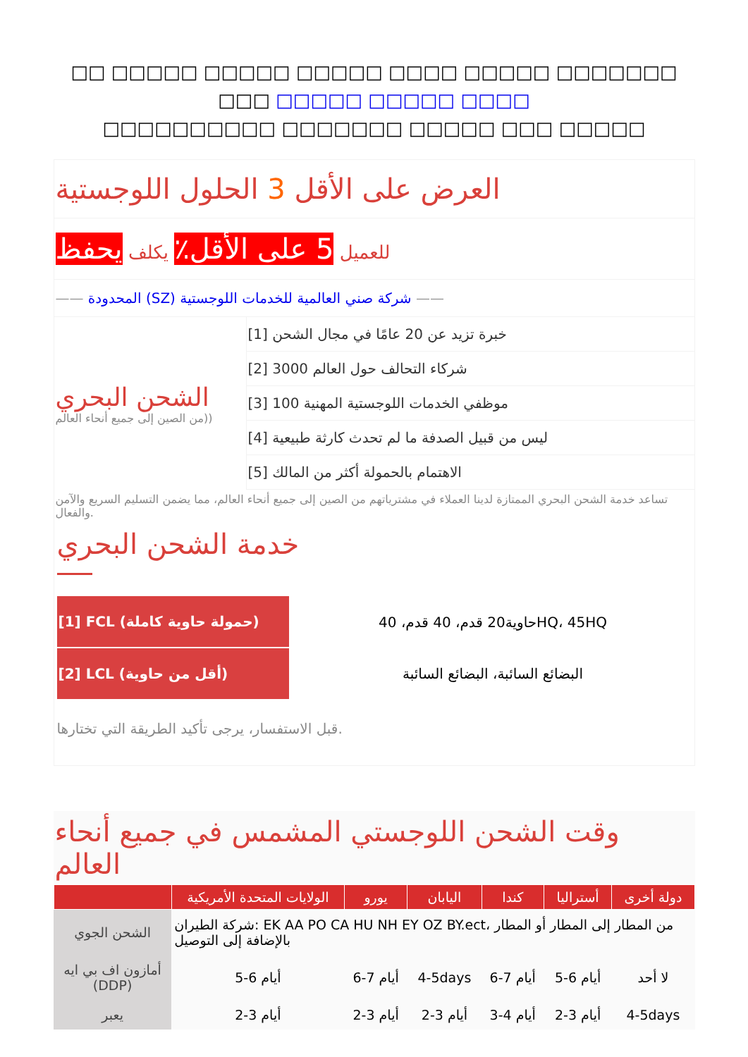□□ □□□□□ □□□□□ □□□□□ □□□□ □□□□□ □□□□□□□ □□□ □□□□□ □□□□□ □□□□
□□□□□□□□□□ □□□□□□□ □□□□□ □□□ □□□□□
العرض على الأقل 3 الحلول اللوجستية
للعميل 5 على الأقل٪ يكلف يحفظ
—— المحدودة (SZ) شركة صني العالمية للخدمات اللوجستية ——
الشحن البحري
من الصين إلى جميع أنحاء العالم))
[1] خبرة تزيد عن 20 عامًا في مجال الشحن
[2] 3000 شركاء التحالف حول العالم
[3] 100 موظفي الخدمات اللوجستية المهنية
[4] ليس من قبيل الصدفة ما لم تحدث كارثة طبيعية
[5] الاهتمام بالحمولة أكثر من المالك
تساعد خدمة الشحن البحري الممتازة لدينا العملاء في مشترياتهم من الصين إلى جميع أنحاء العالم، مما يضمن التسليم السريع والآمن والفعال.
خدمة الشحن البحري
| [1] FCL (حمولة حاوية كاملة) | حاوية20 قدم، 40 قدم، 40HQ، 45HQ |
| [2] LCL (أقل من حاوية) | البضائع السائبة، البضائع السائبة |
قبل الاستفسار، يرجى تأكيد الطريقة التي تختارها.
وقت الشحن اللوجستي المشمس في جميع أنحاء العالم
| | الولايات المتحدة الأمريكية | يورو | اليابان | كندا | أستراليا | دولة أخرى |
| --- | --- | --- | --- | --- | --- | --- |
| الشحن الجوي | شركة الطيران: EK AA PO CA HU NH EY OZ BY.ect، من المطار إلى المطار أو المطار بالإضافة إلى التوصيل | | | | | |
| أمازون اف بي ايه (DDP) | 5-6 أيام | 6-7 أيام | 4-5days | 6-7 أيام | 5-6 أيام | لا أحد |
| يعبر | 2-3 أيام | 2-3 أيام | 2-3 أيام | 3-4 أيام | 2-3 أيام | 4-5days |